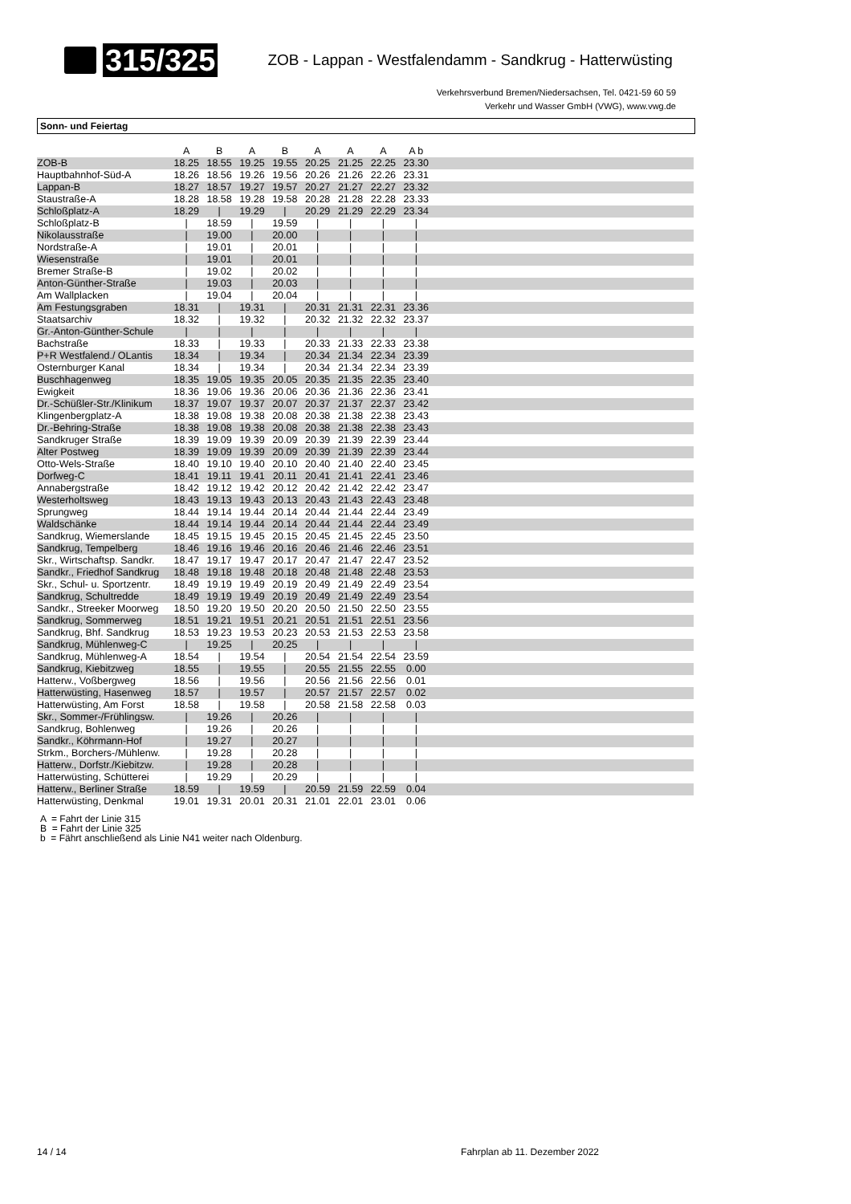315/325
ZOB - Lappan - Westfalendamm - Sandkrug - Hatterwüsting
Verkehrsverbund Bremen/Niedersachsen, Tel. 0421-59 60 59
Verkehr und Wasser GmbH (VWG), www.vwg.de
Sonn- und Feiertag
| | A | B | A | B | A | A | A | A b | |
| --- | --- | --- | --- | --- | --- | --- | --- | --- | --- |
| ZOB-B | 18.25 | 18.55 | 19.25 | 19.55 | 20.25 | 21.25 | 22.25 | 23.30 | |
| Hauptbahnhof-Süd-A | 18.26 | 18.56 | 19.26 | 19.56 | 20.26 | 21.26 | 22.26 | 23.31 | |
| Lappan-B | 18.27 | 18.57 | 19.27 | 19.57 | 20.27 | 21.27 | 22.27 | 23.32 | |
| Staustraße-A | 18.28 | 18.58 | 19.28 | 19.58 | 20.28 | 21.28 | 22.28 | 23.33 | |
| Schloßplatz-A | 18.29 | / | 19.29 | / | 20.29 | 21.29 | 22.29 | 23.34 | |
| Schloßplatz-B | / | 18.59 | / | 19.59 | / | / | / | / | |
| Nikolausstraße | / | 19.00 | / | 20.00 | / | / | / | / | |
| Nordstraße-A | / | 19.01 | / | 20.01 | / | / | / | / | |
| Wiesenstraße | / | 19.01 | / | 20.01 | / | / | / | / | |
| Bremer Straße-B | / | 19.02 | / | 20.02 | / | / | / | / | |
| Anton-Günther-Straße | / | 19.03 | / | 20.03 | / | / | / | / | |
| Am Wallplacken | / | 19.04 | / | 20.04 | / | / | / | / | |
| Am Festungsgraben | 18.31 | / | 19.31 | / | 20.31 | 21.31 | 22.31 | 23.36 | |
| Staatsarchiv | 18.32 | / | 19.32 | / | 20.32 | 21.32 | 22.32 | 23.37 | |
| Gr.-Anton-Günther-Schule | / | / | / | / | / | / | / | / | |
| Bachstraße | 18.33 | / | 19.33 | / | 20.33 | 21.33 | 22.33 | 23.38 | |
| P+R Westfalend./ OLantis | 18.34 | / | 19.34 | / | 20.34 | 21.34 | 22.34 | 23.39 | |
| Osternburger Kanal | 18.34 | / | 19.34 | / | 20.34 | 21.34 | 22.34 | 23.39 | |
| Buschhagenweg | 18.35 | 19.05 | 19.35 | 20.05 | 20.35 | 21.35 | 22.35 | 23.40 | |
| Ewigkeit | 18.36 | 19.06 | 19.36 | 20.06 | 20.36 | 21.36 | 22.36 | 23.41 | |
| Dr.-Schüßler-Str./Klinikum | 18.37 | 19.07 | 19.37 | 20.07 | 20.37 | 21.37 | 22.37 | 23.42 | |
| Klingenbergplatz-A | 18.38 | 19.08 | 19.38 | 20.08 | 20.38 | 21.38 | 22.38 | 23.43 | |
| Dr.-Behring-Straße | 18.38 | 19.08 | 19.38 | 20.08 | 20.38 | 21.38 | 22.38 | 23.43 | |
| Sandkruger Straße | 18.39 | 19.09 | 19.39 | 20.09 | 20.39 | 21.39 | 22.39 | 23.44 | |
| Alter Postweg | 18.39 | 19.09 | 19.39 | 20.09 | 20.39 | 21.39 | 22.39 | 23.44 | |
| Otto-Wels-Straße | 18.40 | 19.10 | 19.40 | 20.10 | 20.40 | 21.40 | 22.40 | 23.45 | |
| Dorfweg-C | 18.41 | 19.11 | 19.41 | 20.11 | 20.41 | 21.41 | 22.41 | 23.46 | |
| Annabergstraße | 18.42 | 19.12 | 19.42 | 20.12 | 20.42 | 21.42 | 22.42 | 23.47 | |
| Westerholtsweg | 18.43 | 19.13 | 19.43 | 20.13 | 20.43 | 21.43 | 22.43 | 23.48 | |
| Sprungweg | 18.44 | 19.14 | 19.44 | 20.14 | 20.44 | 21.44 | 22.44 | 23.49 | |
| Waldschänke | 18.44 | 19.14 | 19.44 | 20.14 | 20.44 | 21.44 | 22.44 | 23.49 | |
| Sandkrug, Wiemerslande | 18.45 | 19.15 | 19.45 | 20.15 | 20.45 | 21.45 | 22.45 | 23.50 | |
| Sandkrug, Tempelberg | 18.46 | 19.16 | 19.46 | 20.16 | 20.46 | 21.46 | 22.46 | 23.51 | |
| Skr., Wirtschaftsp. Sandkr. | 18.47 | 19.17 | 19.47 | 20.17 | 20.47 | 21.47 | 22.47 | 23.52 | |
| Sandkr., Friedhof Sandkrug | 18.48 | 19.18 | 19.48 | 20.18 | 20.48 | 21.48 | 22.48 | 23.53 | |
| Skr., Schul- u. Sportzentr. | 18.49 | 19.19 | 19.49 | 20.19 | 20.49 | 21.49 | 22.49 | 23.54 | |
| Sandkrug, Schultredde | 18.49 | 19.19 | 19.49 | 20.19 | 20.49 | 21.49 | 22.49 | 23.54 | |
| Sandkr., Streeker Moorweg | 18.50 | 19.20 | 19.50 | 20.20 | 20.50 | 21.50 | 22.50 | 23.55 | |
| Sandkrug, Sommerweg | 18.51 | 19.21 | 19.51 | 20.21 | 20.51 | 21.51 | 22.51 | 23.56 | |
| Sandkrug, Bhf. Sandkrug | 18.53 | 19.23 | 19.53 | 20.23 | 20.53 | 21.53 | 22.53 | 23.58 | |
| Sandkrug, Mühlenweg-C | / | 19.25 | / | 20.25 | / | / | / | / | |
| Sandkrug, Mühlenweg-A | 18.54 | / | 19.54 | / | 20.54 | 21.54 | 22.54 | 23.59 | |
| Sandkrug, Kiebitzweg | 18.55 | / | 19.55 | / | 20.55 | 21.55 | 22.55 | 0.00 | |
| Hatterw., Voßbergweg | 18.56 | / | 19.56 | / | 20.56 | 21.56 | 22.56 | 0.01 | |
| Hatterwüsting, Hasenweg | 18.57 | / | 19.57 | / | 20.57 | 21.57 | 22.57 | 0.02 | |
| Hatterwüsting, Am Forst | 18.58 | / | 19.58 | / | 20.58 | 21.58 | 22.58 | 0.03 | |
| Skr., Sommer-/Frühlingsw. | / | 19.26 | / | 20.26 | / | / | / | / | |
| Sandkrug, Bohlenweg | / | 19.26 | / | 20.26 | / | / | / | / | |
| Sandkr., Köhrmann-Hof | / | 19.27 | / | 20.27 | / | / | / | / | |
| Strkm., Borchers-/Mühlenw. | / | 19.28 | / | 20.28 | / | / | / | / | |
| Hatterw., Dorfstr./Kiebitzw. | / | 19.28 | / | 20.28 | / | / | / | / | |
| Hatterwüsting, Schütterei | / | 19.29 | / | 20.29 | / | / | / | / | |
| Hatterw., Berliner Straße | 18.59 | / | 19.59 | / | 20.59 | 21.59 | 22.59 | 0.04 | |
| Hatterwüsting, Denkmal | 19.01 | 19.31 | 20.01 | 20.31 | 21.01 | 22.01 | 23.01 | 0.06 | |
A = Fahrt der Linie 315
B = Fahrt der Linie 325
b = Fährt anschließend als Linie N41 weiter nach Oldenburg.
14 / 14 Fahrplan ab 11. Dezember 2022